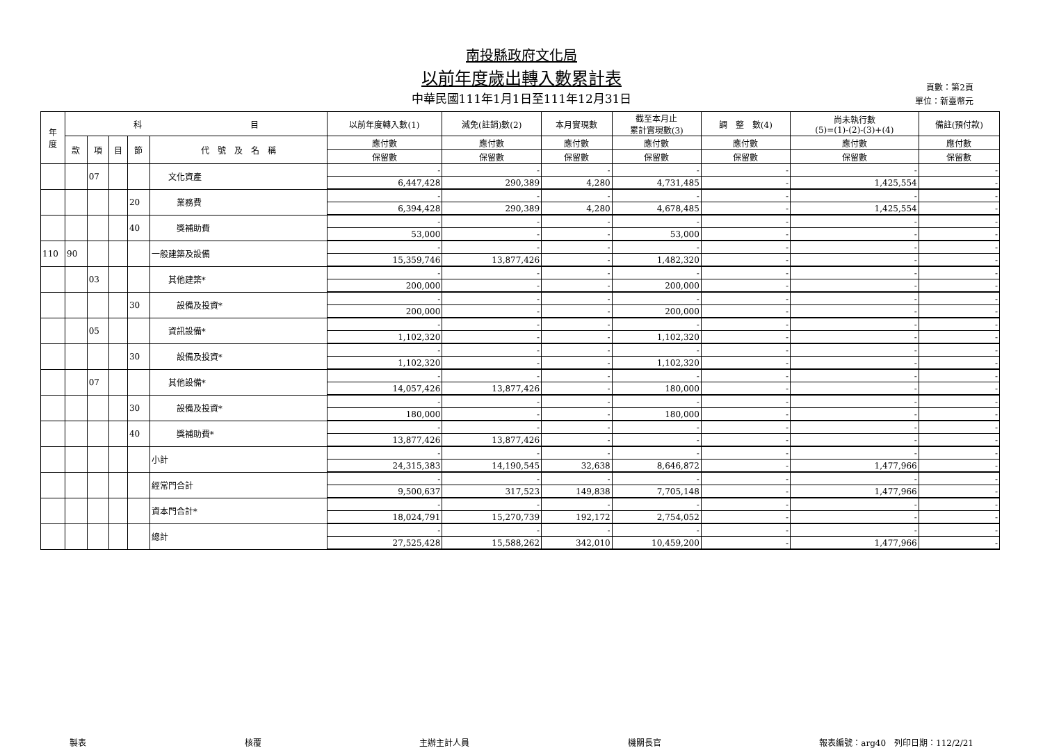南投縣政府文化局
以前年度歲出轉入數累計表
中華民國111年1月1日至111年12月31日
頁數：第2頁
單位：新臺幣元
| 年 度 | 科 目 | | | | | 以前年度轉入數(1) | 減免(註銷)數(2) | 本月實現數 | 截至本月止 累計實現數(3) | 調 整 數(4) | 尚未執行數 (5)=(1)-(2)-(3)+(4) | 備註(預付款) |
| --- | --- | --- | --- | --- | --- | --- | --- | --- | --- | --- | --- | --- |
| | 款 | 項 | 目 | 節 | 代 號 及 名 稱 | 應付數 | 應付數 | 應付數 | 應付數 | 應付數 | 應付數 | 應付數 |
| | | | | | | 保留數 | 保留數 | 保留數 | 保留數 | 保留數 | 保留數 | 保留數 |
| | | 07 | | | 文化資產 | - | - | - | - | - | - | - |
| | | | | | | 6,447,428 | 290,389 | 4,280 | 4,731,485 | - | 1,425,554 | - |
| | | | | 20 | 業務費 | - | - | - | - | - | - | - |
| | | | | | | 6,394,428 | 290,389 | 4,280 | 4,678,485 | - | 1,425,554 | - |
| | | | | 40 | 獎補助費 | - | - | - | - | - | - | - |
| | | | | | | 53,000 | - | - | 53,000 | - | - | - |
| 110 | 90 | | | | 一般建築及設備 | - | - | - | - | - | - | - |
| | | | | | | 15,359,746 | 13,877,426 | - | 1,482,320 | - | - | - |
| | | 03 | | | 其他建築* | - | - | - | - | - | - | - |
| | | | | | | 200,000 | - | - | 200,000 | - | - | - |
| | | | | 30 | 設備及投資* | - | - | - | - | - | - | - |
| | | | | | | 200,000 | - | - | 200,000 | - | - | - |
| | | 05 | | | 資訊設備* | - | - | - | - | - | - | - |
| | | | | | | 1,102,320 | - | - | 1,102,320 | - | - | - |
| | | | | 30 | 設備及投資* | - | - | - | - | - | - | - |
| | | | | | | 1,102,320 | - | - | 1,102,320 | - | - | - |
| | | 07 | | | 其他設備* | - | - | - | - | - | - | - |
| | | | | | | 14,057,426 | 13,877,426 | - | 180,000 | - | - | - |
| | | | | 30 | 設備及投資* | - | - | - | - | - | - | - |
| | | | | | | 180,000 | - | - | 180,000 | - | - | - |
| | | | | 40 | 獎補助費* | - | - | - | - | - | - | - |
| | | | | | | 13,877,426 | 13,877,426 | - | - | - | - | - |
| | | | | | 小計 | - | - | - | - | - | - | - |
| | | | | | | 24,315,383 | 14,190,545 | 32,638 | 8,646,872 | - | 1,477,966 | - |
| | | | | | 經常門合計 | - | - | - | - | - | - | - |
| | | | | | | 9,500,637 | 317,523 | 149,838 | 7,705,148 | - | 1,477,966 | - |
| | | | | | 資本門合計* | - | - | - | - | - | - | - |
| | | | | | | 18,024,791 | 15,270,739 | 192,172 | 2,754,052 | - | - | - |
| | | | | | 總計 | - | - | - | - | - | - | - |
| | | | | | | 27,525,428 | 15,588,262 | 342,010 | 10,459,200 | - | 1,477,966 | - |
製表 核覆 主辦主計人員 機關長官 報表編號：arg40　列印日期：112/2/21